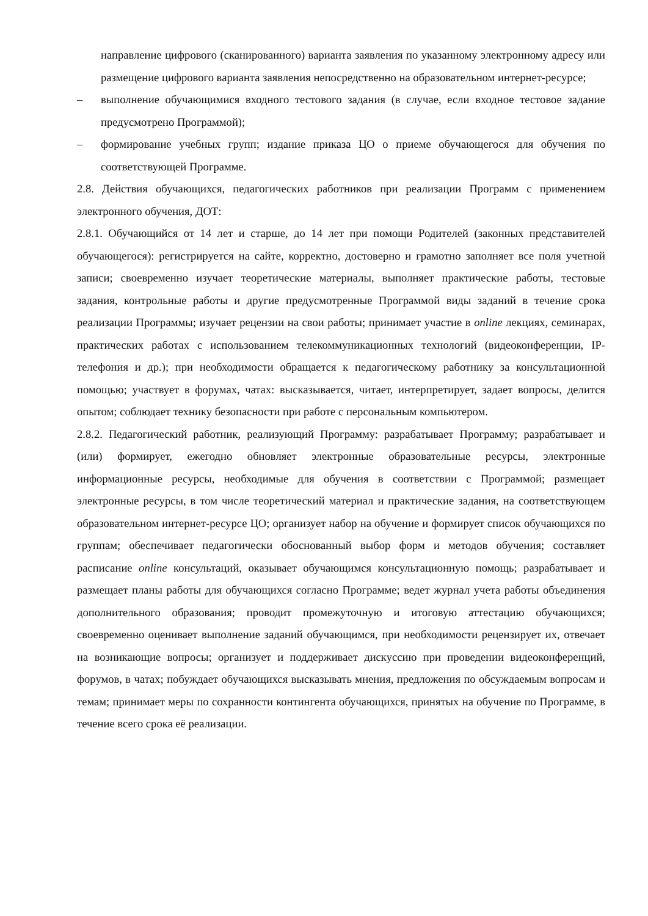направление цифрового (сканированного) варианта заявления по указанному электронному адресу или размещение цифрового варианта заявления непосредственно на образовательном интернет-ресурсе;
– выполнение обучающимися входного тестового задания (в случае, если входное тестовое задание предусмотрено Программой);
– формирование учебных групп; издание приказа ЦО о приеме обучающегося для обучения по соответствующей Программе.
2.8. Действия обучающихся, педагогических работников при реализации Программ с применением электронного обучения, ДОТ:
2.8.1. Обучающийся от 14 лет и старше, до 14 лет при помощи Родителей (законных представителей обучающегося): регистрируется на сайте, корректно, достоверно и грамотно заполняет все поля учетной записи; своевременно изучает теоретические материалы, выполняет практические работы, тестовые задания, контрольные работы и другие предусмотренные Программой виды заданий в течение срока реализации Программы; изучает рецензии на свои работы; принимает участие в online лекциях, семинарах, практических работах с использованием телекоммуникационных технологий (видеоконференции, IP-телефония и др.); при необходимости обращается к педагогическому работнику за консультационной помощью; участвует в форумах, чатах: высказывается, читает, интерпретирует, задает вопросы, делится опытом; соблюдает технику безопасности при работе с персональным компьютером.
2.8.2. Педагогический работник, реализующий Программу: разрабатывает Программу; разрабатывает и (или) формирует, ежегодно обновляет электронные образовательные ресурсы, электронные информационные ресурсы, необходимые для обучения в соответствии с Программой; размещает электронные ресурсы, в том числе теоретический материал и практические задания, на соответствующем образовательном интернет-ресурсе ЦО; организует набор на обучение и формирует список обучающихся по группам; обеспечивает педагогически обоснованный выбор форм и методов обучения; составляет расписание online консультаций, оказывает обучающимся консультационную помощь; разрабатывает и размещает планы работы для обучающихся согласно Программе; ведет журнал учета работы объединения дополнительного образования; проводит промежуточную и итоговую аттестацию обучающихся; своевременно оценивает выполнение заданий обучающимся, при необходимости рецензирует их, отвечает на возникающие вопросы; организует и поддерживает дискуссию при проведении видеоконференций, форумов, в чатах; побуждает обучающихся высказывать мнения, предложения по обсуждаемым вопросам и темам; принимает меры по сохранности контингента обучающихся, принятых на обучение по Программе, в течение всего срока её реализации.